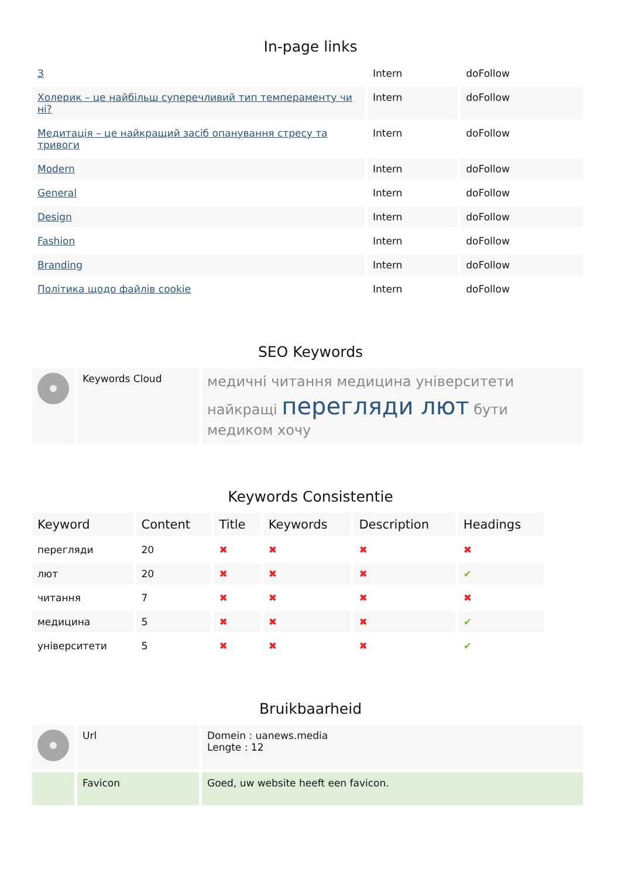In-page links
| З | Intern | doFollow |
| Холерик – це найбільш суперечливий тип темпераменту чи ні? | Intern | doFollow |
| Медитація – це найкращий засіб опанування стресу та тривоги | Intern | doFollow |
| Modern | Intern | doFollow |
| General | Intern | doFollow |
| Design | Intern | doFollow |
| Fashion | Intern | doFollow |
| Branding | Intern | doFollow |
| Політика щодо файлів cookie | Intern | doFollow |
SEO Keywords
| | Keywords Cloud | медичні читання медицина університети найкращі перегляди лют бути медиком хочу |
Keywords Consistentie
| Keyword | Content | Title | Keywords | Description | Headings |
| --- | --- | --- | --- | --- | --- |
| перегляди | 20 | ✖ | ✖ | ✖ | ✖ |
| лют | 20 | ✖ | ✖ | ✖ | ✔ |
| читання | 7 | ✖ | ✖ | ✖ | ✖ |
| медицина | 5 | ✖ | ✖ | ✖ | ✔ |
| університети | 5 | ✖ | ✖ | ✖ | ✔ |
Bruikbaarheid
| | Url | Domein : uanews.media Lengte : 12 |
| | Favicon | Goed, uw website heeft een favicon. |